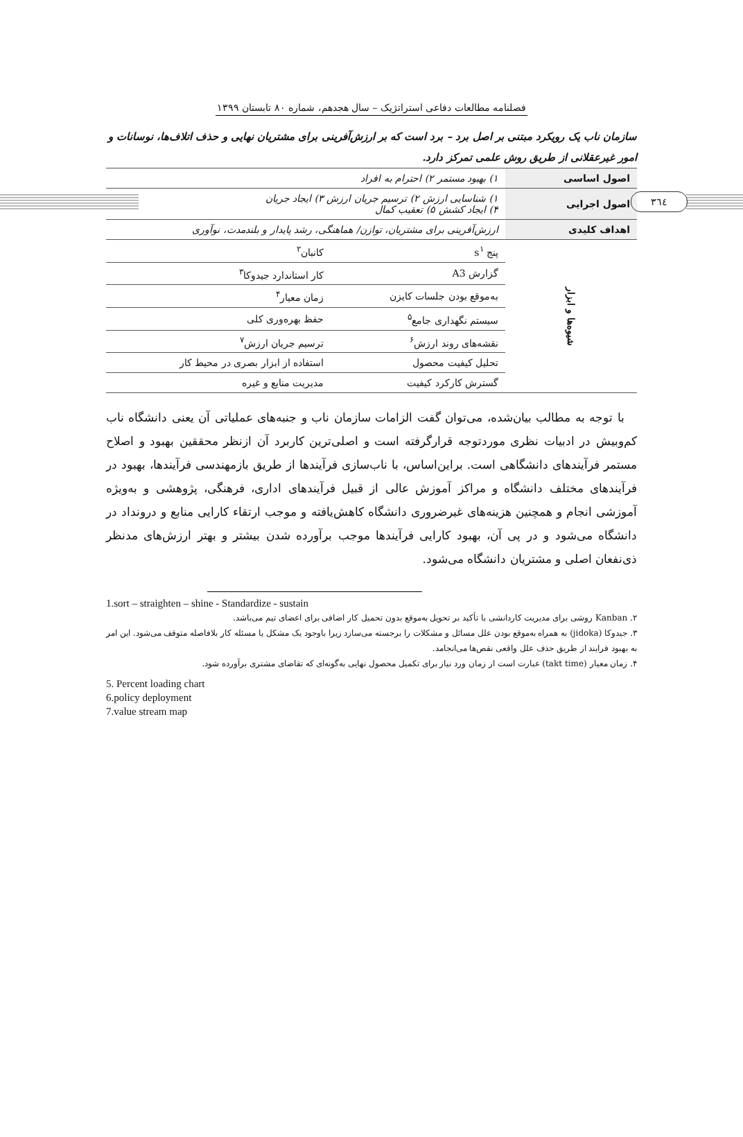٣٦٤
فصلنامه مطالعات دفاعی استراتژیک – سال هجدهم، شماره ٨٠ تابستان ١٣٩٩
سازمان ناب یک رویکرد مبتنی بر اصل برد – برد است که بر ارزش‌آفرینی برای مشتریان نهایی و حذف اتلاف‌ها، نوسانات و امور غیرعقلانی از طریق روش علمی تمرکز دارد.
| اصول اساسی | ۱) بهبود مستمر ۲) احترام به افراد | |
| اصول اجرایی | ۱) شناسایی ارزش ۲) ترسیم جریان ارزش ۳) ایجاد جریان ۴) ایجاد کشش ۵) تعقیب کمال | |
| اهداف کلیدی | ارزش‌آفرینی برای مشتریان، توازن/ هماهنگی، رشد پایدار و بلندمدت، نوآوری | |
| شیوه‌ها و ابزار | پنج s<sup>۱</sup> | کانبان<sup>۲</sup> |
| | گزارش A3 | کار استاندارد جیدوکا<sup>۳</sup> |
| | به‌موقع بودن جلسات کایزن | زمان معیار<sup>۴</sup> |
| | سیستم نگهداری جامع<sup>۵</sup> | حفظ بهره‌وری کلی |
| | نقشه‌های روند ارزش<sup>۶</sup> | ترسیم جریان ارزش<sup>۷</sup> |
| | تحلیل کیفیت محصول | استفاده از ابزار بصری در محیط کار |
| | گسترش کارکرد کیفیت | مدیریت منابع و غیره |
با توجه به مطالب بیان‌شده، می‌توان گفت الزامات سازمان ناب و جنبه‌های عملیاتی آن یعنی دانشگاه ناب کم‌وبیش در ادبیات نظری موردتوجه قرارگرفته است و اصلی‌ترین کاربرد آن ازنظر محققین بهبود و اصلاح مستمر فرآیندهای دانشگاهی است. براین‌اساس، با ناب‌سازی فرآیندها از طریق بازمهندسی فرآیندها، بهبود در فرآیندهای مختلف دانشگاه و مراکز آموزش عالی از قبیل فرآیندهای اداری، فرهنگی، پژوهشی و به‌ویژه آموزشی انجام و همچنین هزینه‌های غیرضروری دانشگاه کاهش‌یافته و موجب ارتقاء کارایی منابع و درونداد در دانشگاه می‌شود و در پی آن، بهبود کارایی فرآیندها موجب برآورده شدن بیشتر و بهتر ارزش‌های مدنظر ذی‌نفعان اصلی و مشتریان دانشگاه می‌شود.
1.sort – straighten – shine - Standardize - sustain
۲. Kanban روشی برای مدیریت کاردانشی با تأکید بر تحویل به‌موقع بدون تحمیل کار اضافی برای اعضای تیم می‌باشد.
۳. جیدوکا (jidoka) به همراه به‌موقع بودن علل مسائل و مشکلات را برجسته می‌سازد زیرا باوجود یک مشکل یا مسئله کار بلافاصله متوقف می‌شود. این امر به بهبود فرایند از طریق حذف علل واقعی نقص‌ها می‌انجامد.
۴. زمان معیار (takt time) عبارت است از زمان ورد نیاز برای تکمیل محصول نهایی به‌گونه‌ای که تقاضای مشتری برآورده شود.
5. Percent loading chart
6.policy deployment
7.value stream map